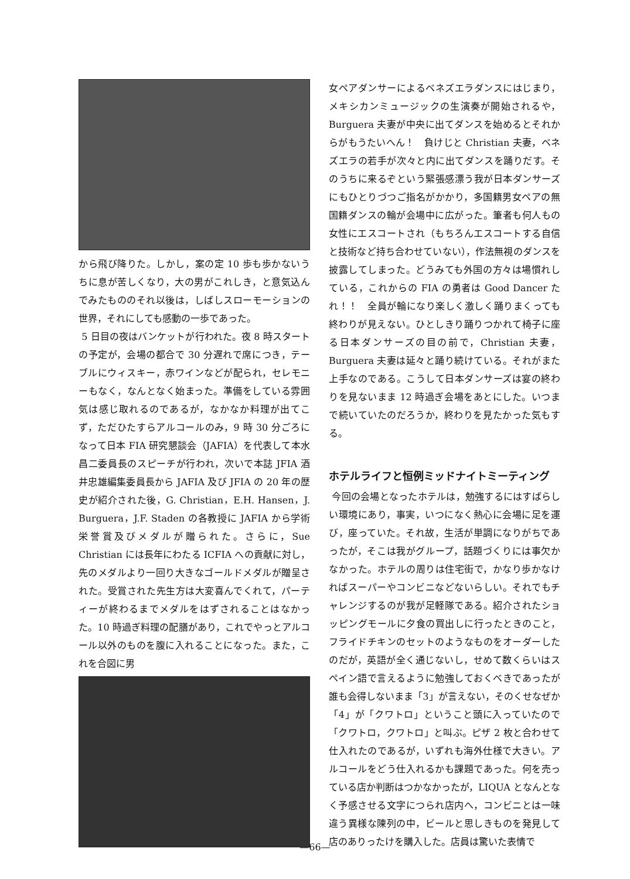から飛び降りた。しかし，案の定 10 歩も歩かないうちに息が苦しくなり，大の男がこれしき，と意気込んでみたもののそれ以後は，しばしスローモーションの世界，それにしても感動の一歩であった。
5 日目の夜はバンケットが行われた。夜 8 時スタートの予定が，会場の都合で 30 分遅れで席につき，テーブルにウィスキー，赤ワインなどが配られ，セレモニーもなく，なんとなく始まった。準備をしている雰囲気は感じ取れるのであるが，なかなか料理が出てこず，ただひたすらアルコールのみ，9 時 30 分ごろになって日本 FIA 研究懇談会（JAFIA）を代表して本水昌二委員長のスピーチが行われ，次いで本誌 JFIA 酒井忠雄編集委員長から JAFIA 及び JFIA の 20 年の歴史が紹介された後，G. Christian，E.H. Hansen，J. Burguera，J.F. Staden の各教授に JAFIA から学術栄誉賞及びメダルが贈られた。さらに，Sue Christian には長年にわたる ICFIA への貢献に対し，先のメダルより一回り大きなゴールドメダルが贈呈された。受賞された先生方は大変喜んでくれて，パーティーが終わるまでメダルをはずされることはなかった。10 時過ぎ料理の配膳があり，これでやっとアルコール以外のものを腹に入れることになった。また，これを合図に男
女ペアダンサーによるベネズエラダンスにはじまり，メキシカンミュージックの生演奏が開始されるや，Burguera 夫妻が中央に出てダンスを始めるとそれからがもうたいへん！　負けじと Christian 夫妻，ベネズエラの若手が次々と内に出てダンスを踊りだす。そのうちに来るぞという緊張感漂う我が日本ダンサーズにもひとりづつご指名がかかり，多国籍男女ペアの無国籍ダンスの輪が会場中に広がった。筆者も何人もの女性にエスコートされ（もちろんエスコートする自信と技術など持ち合わせていない），作法無視のダンスを披露してしまった。どうみても外国の方々は場慣れしている，これからの FIA の勇者は Good Dancer たれ！！　全員が輪になり楽しく激しく踊りまくっても終わりが見えない。ひとしきり踊りつかれて椅子に座る日本ダンサーズの目の前で，Christian 夫妻，Burguera 夫妻は延々と踊り続けている。それがまた上手なのである。こうして日本ダンサーズは宴の終わりを見ないまま 12 時過ぎ会場をあとにした。いつまで続いていたのだろうか，終わりを見たかった気もする。
ホテルライフと恒例ミッドナイトミーティング
今回の会場となったホテルは，勉強するにはすばらしい環境にあり，事実，いつになく熱心に会場に足を運び，座っていた。それ故，生活が単調になりがちであったが，そこは我がグループ，話題づくりには事欠かなかった。ホテルの周りは住宅街で，かなり歩かなければスーパーやコンビニなどないらしい。それでもチャレンジするのが我が足軽隊である。紹介されたショッピングモールに夕食の買出しに行ったときのこと，フライドチキンのセットのようなものをオーダーしたのだが，英語が全く通じないし，せめて数くらいはスペイン語で言えるように勉強しておくべきであったが誰も会得しないまま「3」が言えない，そのくせなぜか「4」が「クワトロ」ということ頭に入っていたので「クワトロ，クワトロ」と叫ぶ。ピザ 2 枚と合わせて仕入れたのであるが，いずれも海外仕様で大きい。アルコールをどう仕入れるかも課題であった。何を売っている店か判断はつかなかったが，LIQUA となんとなく予感させる文字につられ店内へ，コンビニとは一味違う異様な陳列の中，ビールと思しきものを発見して店のありったけを購入した。店員は驚いた表情で
—66—